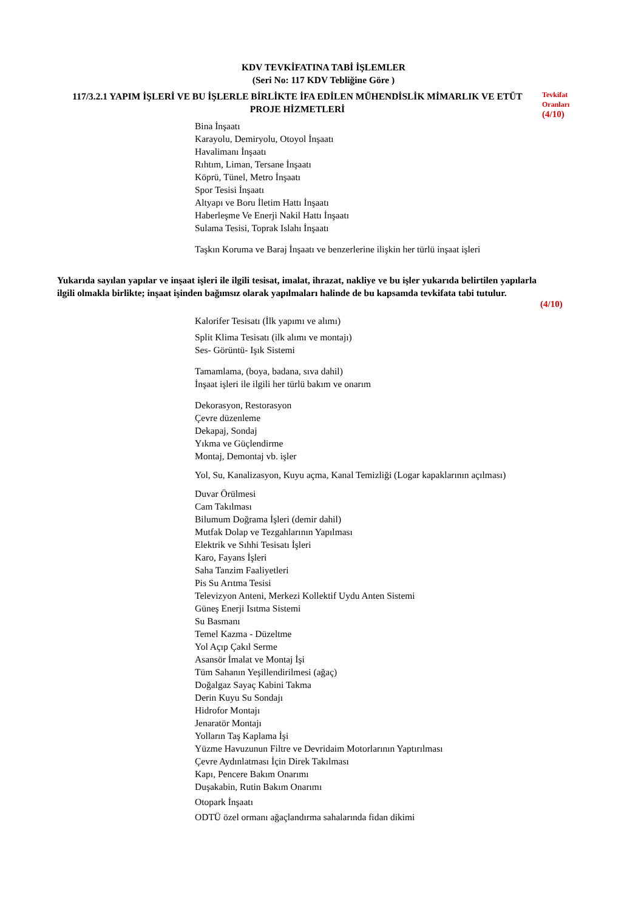KDV TEVKİFATINA TABİ İŞLEMLER
(Seri No: 117 KDV Tebliğine Göre )
117/3.2.1 YAPIM İŞLERİ VE BU İŞLERLE BİRLİKTE İFA EDİLEN MÜHENDİSLİK MİMARLIK VE ETÜT PROJE HİZMETLERİ
Tevkifat
Oranları
(4/10)
Bina İnşaatı
Karayolu, Demiryolu, Otoyol İnşaatı
Havalimanı İnşaatı
Rıhtım, Liman, Tersane İnşaatı
Köprü, Tünel, Metro İnşaatı
Spor Tesisi İnşaatı
Altyapı ve Boru İletim Hattı İnşaatı
Haberleşme Ve Enerji Nakil Hattı İnşaatı
Sulama Tesisi, Toprak Islahı İnşaatı
Taşkın Koruma ve Baraj İnşaatı ve benzerlerine ilişkin her türlü inşaat işleri
Yukarıda sayılan yapılar ve inşaat işleri ile ilgili tesisat, imalat, ihrazat, nakliye ve bu işler yukarıda belirtilen yapılarla ilgili olmakla birlikte; inşaat işinden bağımsız olarak yapılmaları halinde de bu kapsamda tevkifata tabi tutulur.
(4/10)
Kalorifer Tesisatı (İlk yapımı ve alımı)
Split Klima Tesisatı (ilk alımı ve montajı)
Ses- Görüntü- Işık Sistemi
Tamamlama, (boya, badana, sıva dahil)
İnşaat işleri ile ilgili her türlü bakım ve onarım
Dekorasyon, Restorasyon
Çevre düzenleme
Dekapaj, Sondaj
Yıkma ve Güçlendirme
Montaj, Demontaj vb. işler
Yol, Su, Kanalizasyon, Kuyu açma, Kanal Temizliği (Logar kapaklarının açılması)
Duvar Örülmesi
Cam Takılması
Bilumum Doğrama İşleri (demir dahil)
Mutfak Dolap ve Tezgahlarının Yapılması
Elektrik ve Sıhhi Tesisatı İşleri
Karo, Fayans İşleri
Saha Tanzim Faaliyetleri
Pis Su Arıtma Tesisi
Televizyon Anteni, Merkezi Kollektif Uydu Anten Sistemi
Güneş Enerji Isıtma Sistemi
Su Basmanı
Temel Kazma - Düzeltme
Yol Açıp Çakıl Serme
Asansör İmalat ve Montaj İşi
Tüm Sahanın Yeşillendirilmesi (ağaç)
Doğalgaz Sayaç Kabini Takma
Derin Kuyu Su Sondajı
Hidrofor Montajı
Jenaratör Montajı
Yolların Taş Kaplama İşi
Yüzme Havuzunun Filtre ve Devridaim Motorlarının Yaptırılması
Çevre Aydınlatması İçin Direk Takılması
Kapı, Pencere Bakım Onarımı
Duşakabin, Rutin Bakım Onarımı
Otopark İnşaatı
ODTÜ özel ormanı ağaçlandırma sahalarında fidan dikimi